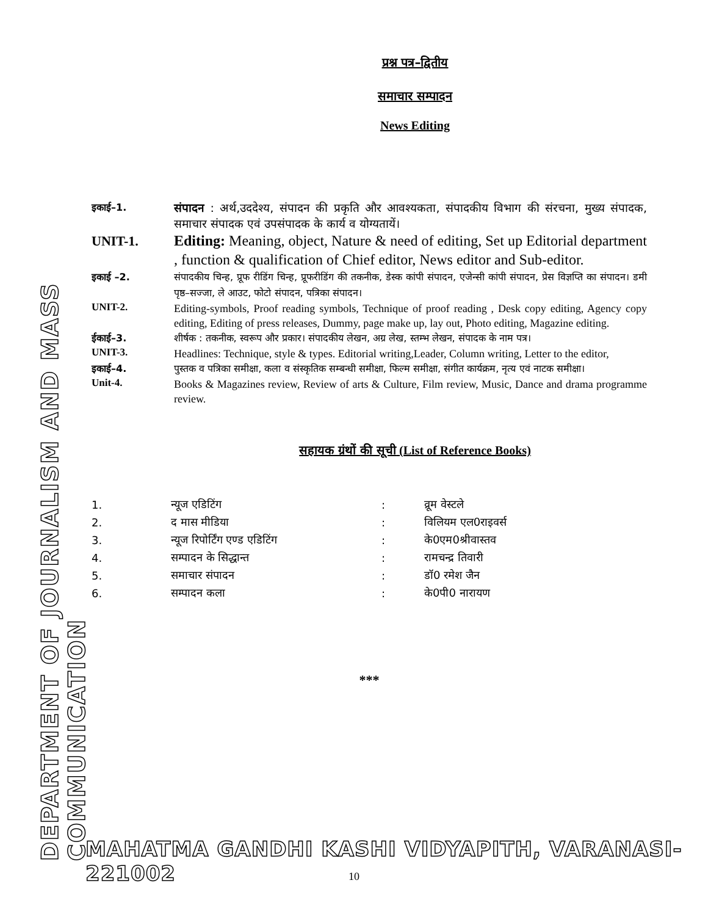DEPARTMENT OF JOURNALISM AND MASS COMMUNICATION
प्रश्न पत्र–द्वितीय
समाचार सम्पादन
News Editing
इकाई–1.
संपादन : अर्थ,उददेश्य, संपादन की प्रकृति और आवश्यकता, संपादकीय विभाग की संरचना, मुख्य संपादक, समाचार संपादक एवं उपसंपादक के कार्य व योग्यतायें।
UNIT-1. Editing: Meaning, object, Nature & need of editing, Set up Editorial department , function & qualification of Chief editor, News editor and Sub-editor.
इकाई –2. संपादकीय चिन्ह, प्रूफ रीडिंग चिन्ह, प्रूफरीडिंग की तकनीक, डेस्क कांपी संपादन, एजेन्सी कांपी संपादन, प्रेस विज्ञप्ति का संपादन। डमी पृष्ठ–सज्जा, ले आउट, फोटो संपादन, पत्रिका संपादन।
UNIT-2.
Editing-symbols, Proof reading symbols, Technique of proof reading , Desk copy editing, Agency copy editing, Editing of press releases, Dummy, page make up, lay out, Photo editing, Magazine editing.
ईकाई–3. शीर्षक : तकनीक, स्वरूप और प्रकार। संपादकीय लेखन, अग्र लेख, स्तम्भ लेखन, संपादक के नाम पत्र।
UNIT-3.
Headlines: Technique, style & types. Editorial writing,Leader, Column writing, Letter to the editor,
इकाई–4. पुस्तक व पत्रिका समीक्षा, कला व संस्कृतिक सम्बन्धी समीक्षा, फिल्म समीक्षा, संगीत कार्यक्रम, नृत्य एवं नाटक समीक्षा।
Unit-4.
Books & Magazines review, Review of arts & Culture, Film review, Music, Dance and drama programme review.
सहायक ग्रंथों की सूची (List of Reference Books)
| 1. | न्यूज एडिटिंग | : | व्रूम वेस्टले |
| 2. | द मास मीडिया | : | विलियम एल0राइवर्स |
| 3. | न्यूज रिपोर्टिंग एण्ड एडिटिंग | : | के0एम0श्रीवास्तव |
| 4. | सम्पादन के सिद्धान्त | : | रामचन्द्र तिवारी |
| 5. | समाचार संपादन | : | डॉ0 रमेश जैन |
| 6. | सम्पादन कला | : | के0पी0 नारायण |
***
MAHATMA GANDHI KASHI VIDYAPITH, VARANASI-221002
10